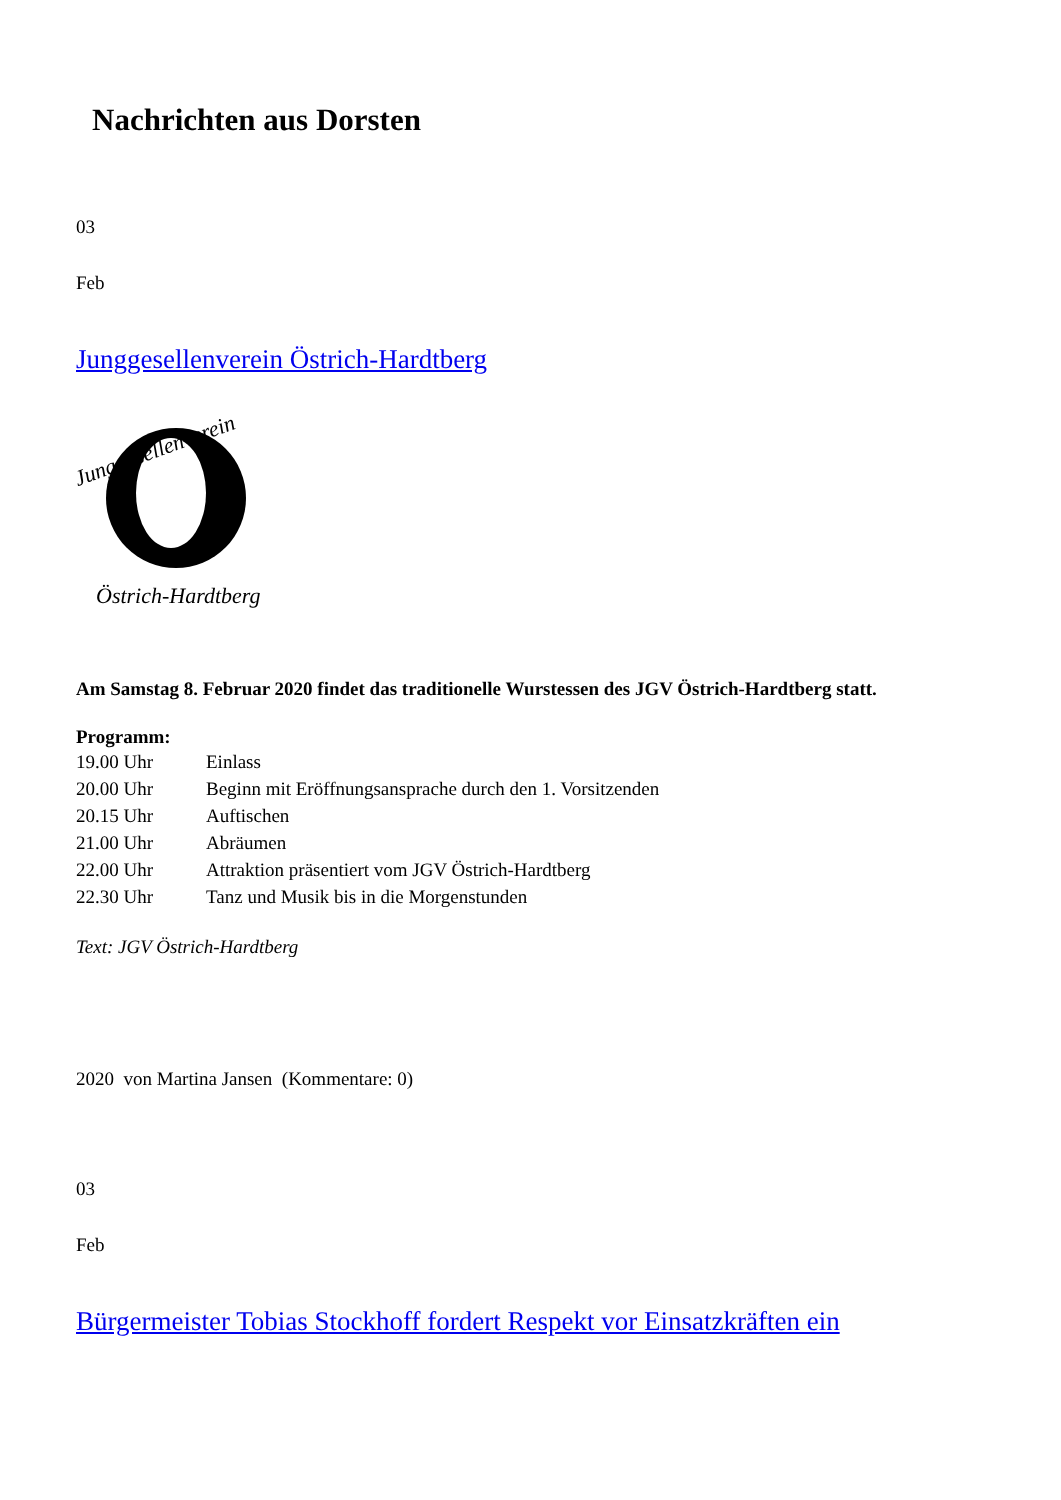Nachrichten aus Dorsten
03
Feb
Junggesellenverein Östrich-Hardtberg
Junggesellenverein
Östrich-Hardtberg
Am Samstag 8. Februar 2020 findet das traditionelle Wurstessen des JGV Östrich-Hardtberg statt.
Programm:
19.00 Uhr Einlass
20.00 Uhr Beginn mit Eröffnungsansprache durch den 1. Vorsitzenden
20.15 Uhr Auftischen
21.00 Uhr Abräumen
22.00 Uhr Attraktion präsentiert vom JGV Östrich-Hardtberg
22.30 Uhr Tanz und Musik bis in die Morgenstunden
Text: JGV Östrich-Hardtberg
2020 von Martina Jansen (Kommentare: 0)
03
Feb
Bürgermeister Tobias Stockhoff fordert Respekt vor Einsatzkräften ein